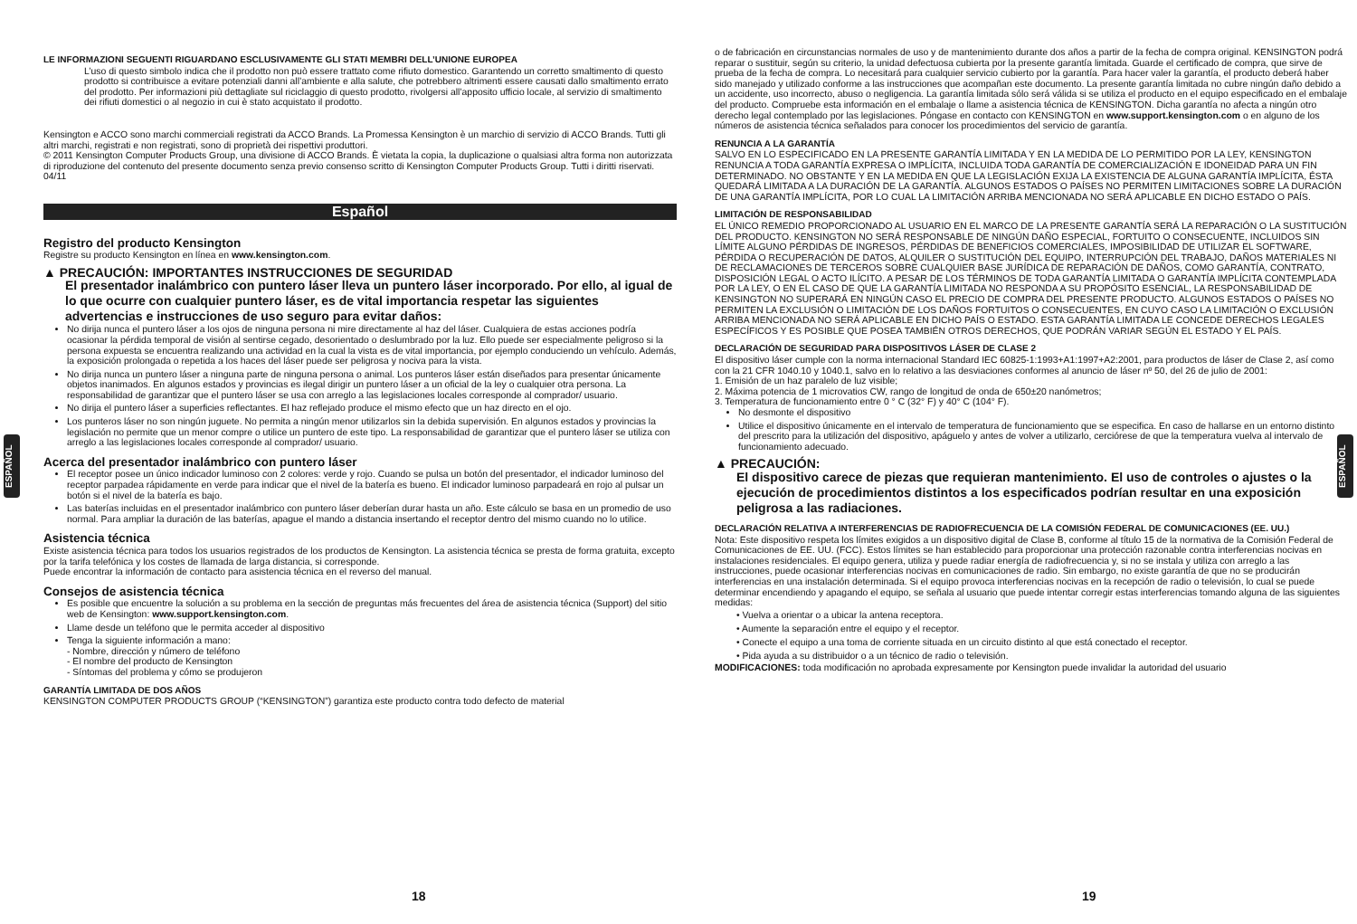LE INFORMAZIONI SEGUENTI RIGUARDANO ESCLUSIVAMENTE GLI STATI MEMBRI DELL’UNIONE EUROPEA
L’uso di questo simbolo indica che il prodotto non può essere trattato come rifiuto domestico. Garantendo un corretto smaltimento di questo prodotto si contribuisce a evitare potenziali danni all’ambiente e alla salute, che potrebbero altrimenti essere causati dallo smaltimento errato del prodotto. Per informazioni più dettagliate sul riciclaggio di questo prodotto, rivolgersi all’apposito ufficio locale, al servizio di smaltimento dei rifiuti domestici o al negozio in cui è stato acquistato il prodotto.
Kensington e ACCO sono marchi commerciali registrati da ACCO Brands. La Promessa Kensington è un marchio di servizio di ACCO Brands. Tutti gli altri marchi, registrati e non registrati, sono di proprietà dei rispettivi produttori.
© 2011 Kensington Computer Products Group, una divisione di ACCO Brands. È vietata la copia, la duplicazione o qualsiasi altra forma non autorizzata di riproduzione del contenuto del presente documento senza previo consenso scritto di Kensington Computer Products Group. Tutti i diritti riservati. 04/11
Español
Registro del producto Kensington
Registre su producto Kensington en línea en www.kensington.com.
▲ PRECAUCIÓN: IMPORTANTES INSTRUCCIONES DE SEGURIDAD
El presentador inalámbrico con puntero láser lleva un puntero láser incorporado. Por ello, al igual de lo que ocurre con cualquier puntero láser, es de vital importancia respetar las siguientes advertencias e instrucciones de uso seguro para evitar daños:
No dirija nunca el puntero láser a los ojos de ninguna persona ni mire directamente al haz del láser. Cualquiera de estas acciones podría ocasionar la pérdida temporal de visión al sentirse cegado, desorientado o deslumbrado por la luz. Ello puede ser especialmente peligroso si la persona expuesta se encuentra realizando una actividad en la cual la vista es de vital importancia, por ejemplo conduciendo un vehículo. Además, la exposición prolongada o repetida a los haces del láser puede ser peligrosa y nociva para la vista.
No dirija nunca un puntero láser a ninguna parte de ninguna persona o animal. Los punteros láser están diseñados para presentar únicamente objetos inanimados. En algunos estados y provincias es ilegal dirigir un puntero láser a un oficial de la ley o cualquier otra persona. La responsabilidad de garantizar que el puntero láser se usa con arreglo a las legislaciones locales corresponde al comprador/ usuario.
No dirija el puntero láser a superficies reflectantes. El haz reflejado produce el mismo efecto que un haz directo en el ojo.
Los punteros láser no son ningún juguete. No permita a ningún menor utilizarlos sin la debida supervisión. En algunos estados y provincias la legislación no permite que un menor compre o utilice un puntero de este tipo. La responsabilidad de garantizar que el puntero láser se utiliza con arreglo a las legislaciones locales corresponde al comprador/ usuario.
Acerca del presentador inalámbrico con puntero láser
El receptor posee un único indicador luminoso con 2 colores: verde y rojo. Cuando se pulsa un botón del presentador, el indicador luminoso del receptor parpadea rápidamente en verde para indicar que el nivel de la batería es bueno. El indicador luminoso parpadeará en rojo al pulsar un botón si el nivel de la batería es bajo.
Las baterías incluidas en el presentador inalámbrico con puntero láser deberían durar hasta un año. Este cálculo se basa en un promedio de uso normal. Para ampliar la duración de las baterías, apague el mando a distancia insertando el receptor dentro del mismo cuando no lo utilice.
Asistencia técnica
Existe asistencia técnica para todos los usuarios registrados de los productos de Kensington. La asistencia técnica se presta de forma gratuita, excepto por la tarifa telefónica y los costes de llamada de larga distancia, si corresponde.
Puede encontrar la información de contacto para asistencia técnica en el reverso del manual.
Consejos de asistencia técnica
Es posible que encuentre la solución a su problema en la sección de preguntas más frecuentes del área de asistencia técnica (Support) del sitio web de Kensington: www.support.kensington.com.
Llame desde un teléfono que le permita acceder al dispositivo
Tenga la siguiente información a mano:
- Nombre, dirección y número de teléfono
- El nombre del producto de Kensington
- Síntomas del problema y cómo se produjeron
GARANTÍA LIMITADA DE DOS AÑOS
KENSINGTON COMPUTER PRODUCTS GROUP (“KENSINGTON”) garantiza este producto contra todo defecto de material
18
ESPAÑOL
o de fabricación en circunstancias normales de uso y de mantenimiento durante dos años a partir de la fecha de compra original. KENSINGTON podrá reparar o sustituir, según su criterio, la unidad defectuosa cubierta por la presente garantía limitada. Guarde el certificado de compra, que sirve de prueba de la fecha de compra. Lo necesitará para cualquier servicio cubierto por la garantía. Para hacer valer la garantía, el producto deberá haber sido manejado y utilizado conforme a las instrucciones que acompañan este documento. La presente garantía limitada no cubre ningún daño debido a un accidente, uso incorrecto, abuso o negligencia. La garantía limitada sólo será válida si se utiliza el producto en el equipo especificado en el embalaje del producto. Compruebe esta información en el embalaje o llame a asistencia técnica de KENSINGTON. Dicha garantía no afecta a ningún otro derecho legal contemplado por las legislaciones. Póngase en contacto con KENSINGTON en www.support.kensington.com o en alguno de los números de asistencia técnica señalados para conocer los procedimientos del servicio de garantía.
RENUNCIA A LA GARANTÍA
SALVO EN LO ESPECIFICADO EN LA PRESENTE GARANTÍA LIMITADA Y EN LA MEDIDA DE LO PERMITIDO POR LA LEY, KENSINGTON RENUNCIA A TODA GARANTÍA EXPRESA O IMPLÍCITA, INCLUIDA TODA GARANTÍA DE COMERCIALIZACIÓN E IDONEIDAD PARA UN FIN DETERMINADO. NO OBSTANTE Y EN LA MEDIDA EN QUE LA LEGISLACIÓN EXIJA LA EXISTENCIA DE ALGUNA GARANTÍA IMPLÍCITA, ÉSTA QUEDARÁ LIMITADA A LA DURACIÓN DE LA GARANTÍA. ALGUNOS ESTADOS O PAÍSES NO PERMITEN LIMITACIONES SOBRE LA DURACIÓN DE UNA GARANTÍA IMPLÍCITA, POR LO CUAL LA LIMITACIÓN ARRIBA MENCIONADA NO SERÁ APLICABLE EN DICHO ESTADO O PAÍS.
LIMITACIÓN DE RESPONSABILIDAD
EL ÚNICO REMEDIO PROPORCIONADO AL USUARIO EN EL MARCO DE LA PRESENTE GARANTÍA SERÁ LA REPARACIÓN O LA SUSTITUCIÓN DEL PRODUCTO. KENSINGTON NO SERÁ RESPONSABLE DE NINGÚN DAÑO ESPECIAL, FORTUITO O CONSECUENTE, INCLUIDOS SIN LÍMITE ALGUNO PÉRDIDAS DE INGRESOS, PÉRDIDAS DE BENEFICIOS COMERCIALES, IMPOSIBILIDAD DE UTILIZAR EL SOFTWARE, PÉRDIDA O RECUPERACIÓN DE DATOS, ALQUILER O SUSTITUCIÓN DEL EQUIPO, INTERRUPCIÓN DEL TRABAJO, DAÑOS MATERIALES NI DE RECLAMACIONES DE TERCEROS SOBRE CUALQUIER BASE JURÍDICA DE REPARACIÓN DE DAÑOS, COMO GARANTÍA, CONTRATO, DISPOSICIÓN LEGAL O ACTO ILÍCITO. A PESAR DE LOS TÉRMINOS DE TODA GARANTÍA LIMITADA O GARANTÍA IMPLÍCITA CONTEMPLADA POR LA LEY, O EN EL CASO DE QUE LA GARANTÍA LIMITADA NO RESPONDA A SU PROPÓSITO ESENCIAL, LA RESPONSABILIDAD DE KENSINGTON NO SUPERARÁ EN NINGÚN CASO EL PRECIO DE COMPRA DEL PRESENTE PRODUCTO. ALGUNOS ESTADOS O PAÍSES NO PERMITEN LA EXCLUSIÓN O LIMITACIÓN DE LOS DAÑOS FORTUITOS O CONSECUENTES, EN CUYO CASO LA LIMITACIÓN O EXCLUSIÓN ARRIBA MENCIONADA NO SERÁ APLICABLE EN DICHO PAÍS O ESTADO. ESTA GARANTÍA LIMITADA LE CONCEDE DERECHOS LEGALES ESPECÍFICOS Y ES POSIBLE QUE POSEA TAMBIÉN OTROS DERECHOS, QUE PODRÁN VARIAR SEGÚN EL ESTADO Y EL PAÍS.
DECLARACIÓN DE SEGURIDAD PARA DISPOSITIVOS LÁSER DE CLASE 2
El dispositivo láser cumple con la norma internacional Standard IEC 60825-1:1993+A1:1997+A2:2001, para productos de láser de Clase 2, así como con la 21 CFR 1040.10 y 1040.1, salvo en lo relativo a las desviaciones conformes al anuncio de láser nº 50, del 26 de julio de 2001:
1. Emisión de un haz paralelo de luz visible;
2. Máxima potencia de 1 microvatios CW, rango de longitud de onda de 650±20 nanómetros;
3. Temperatura de funcionamiento entre 0 ° C (32° F) y 40° C (104° F).
No desmonte el dispositivo
Utilice el dispositivo únicamente en el intervalo de temperatura de funcionamiento que se especifica. En caso de hallarse en un entorno distinto del prescrito para la utilización del dispositivo, apáguelo y antes de volver a utilizarlo, cerciórese de que la temperatura vuelva al intervalo de funcionamiento adecuado.
▲ PRECAUCIÓN:
El dispositivo carece de piezas que requieran mantenimiento. El uso de controles o ajustes o la ejecución de procedimientos distintos a los especificados podrían resultar en una exposición peligrosa a las radiaciones.
DECLARACIÓN RELATIVA A INTERFERENCIAS DE RADIOFRECUENCIA DE LA COMISIÓN FEDERAL DE COMUNICACIONES (EE. UU.)
Nota: Este dispositivo respeta los límites exigidos a un dispositivo digital de Clase B, conforme al título 15 de la normativa de la Comisión Federal de Comunicaciones de EE. UU. (FCC). Estos límites se han establecido para proporcionar una protección razonable contra interferencias nocivas en instalaciones residenciales. El equipo genera, utiliza y puede radiar energía de radiofrecuencia y, si no se instala y utiliza con arreglo a las instrucciones, puede ocasionar interferencias nocivas en comunicaciones de radio. Sin embargo, no existe garantía de que no se producirán interferencias en una instalación determinada. Si el equipo provoca interferencias nocivas en la recepción de radio o televisión, lo cual se puede determinar encendiendo y apagando el equipo, se señala al usuario que puede intentar corregir estas interferencias tomando alguna de las siguientes medidas:
• Vuelva a orientar o a ubicar la antena receptora.
• Aumente la separación entre el equipo y el receptor.
• Conecte el equipo a una toma de corriente situada en un circuito distinto al que está conectado el receptor.
• Pida ayuda a su distribuidor o a un técnico de radio o televisión.
MODIFICACIONES: toda modificación no aprobada expresamente por Kensington puede invalidar la autoridad del usuario
19
ESPAÑOL